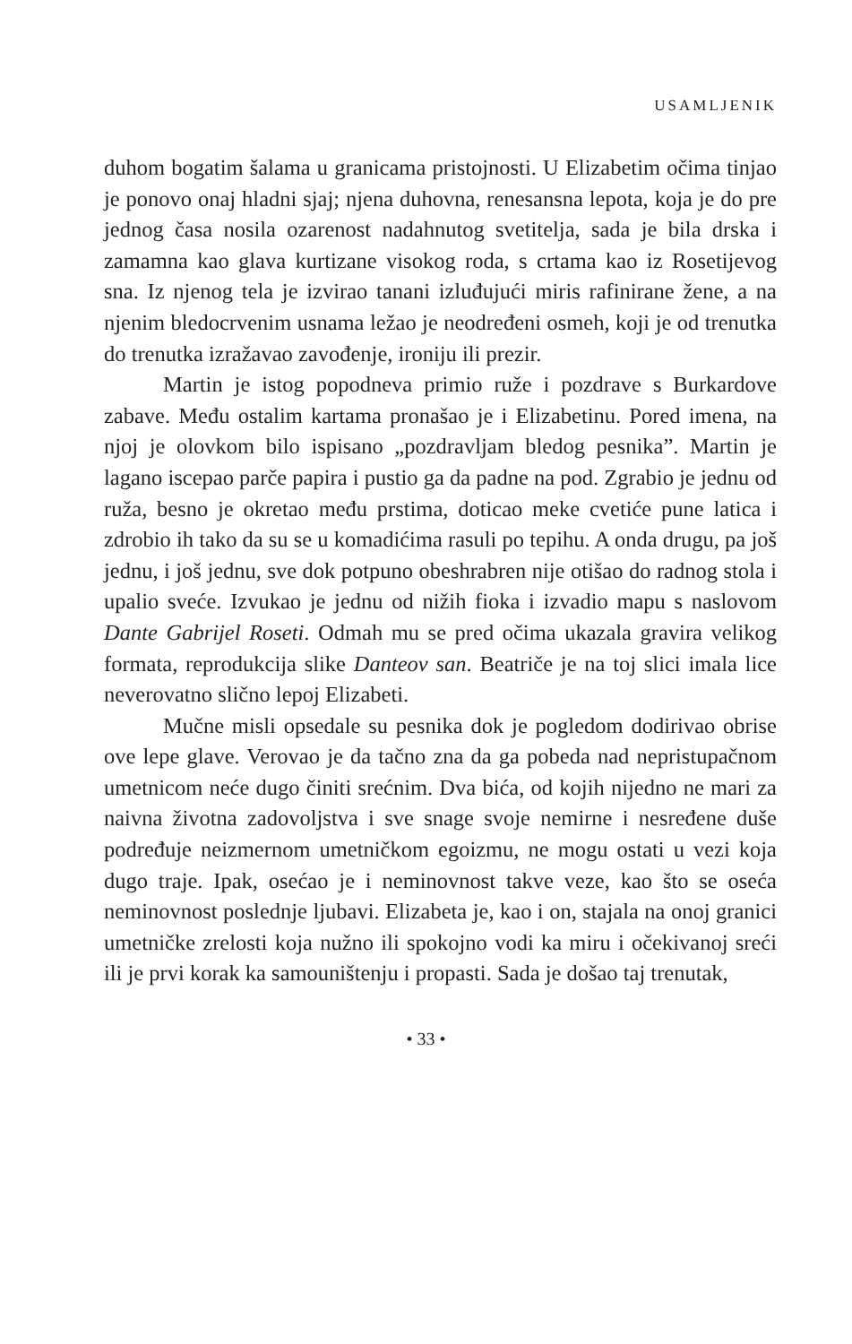USAMLJENIK
duhom bogatim šalama u granicama pristojnosti. U Elizabetim očima tinjao je ponovo onaj hladni sjaj; njena duhovna, renesansna lepota, koja je do pre jednog časa nosila ozarenost nadahnutog svetitelja, sada je bila drska i zamamna kao glava kurtizane visokog roda, s crtama kao iz Rosetijevog sna. Iz njenog tela je izvirao tanani izluđujući miris rafinirane žene, a na njenim bledocrvenim usnama ležao je neodređeni osmeh, koji je od trenutka do trenutka izražavao zavođenje, ironiju ili prezir.
Martin je istog popodneva primio ruže i pozdrave s Burkardove zabave. Među ostalim kartama pronašao je i Elizabetinu. Pored imena, na njoj je olovkom bilo ispisano „pozdravljam bledog pesnika”. Martin je lagano iscepao parče papira i pustio ga da padne na pod. Zgrabio je jednu od ruža, besno je okretao među prstima, doticao meke cvetiće pune latica i zdrobio ih tako da su se u komadićima rasuli po tepihu. A onda drugu, pa još jednu, i još jednu, sve dok potpuno obeshrabren nije otišao do radnog stola i upalio sveće. Izvukao je jednu od nižih fioka i izvadio mapu s naslovom Dante Gabrijel Roseti. Odmah mu se pred očima ukazala gravira velikog formata, reprodukcija slike Danteov san. Beatriče je na toj slici imala lice neverovatno slično lepoj Elizabeti.
Mučne misli opsedale su pesnika dok je pogledom dodirivao obrise ove lepe glave. Verovao je da tačno zna da ga pobeda nad nepristupačnom umetnicom neće dugo činiti srećnim. Dva bića, od kojih nijedno ne mari za naivna životna zadovoljstva i sve snage svoje nemirne i nesređene duše podređuje neizmernom umetničkom egoizmu, ne mogu ostati u vezi koja dugo traje. Ipak, osećao je i neminovnost takve veze, kao što se oseća neminovnost poslednje ljubavi. Elizabeta je, kao i on, stajala na onoj granici umetničke zrelosti koja nužno ili spokojno vodi ka miru i očekivanoj sreći ili je prvi korak ka samouništenju i propasti. Sada je došao taj trenutak,
• 33 •